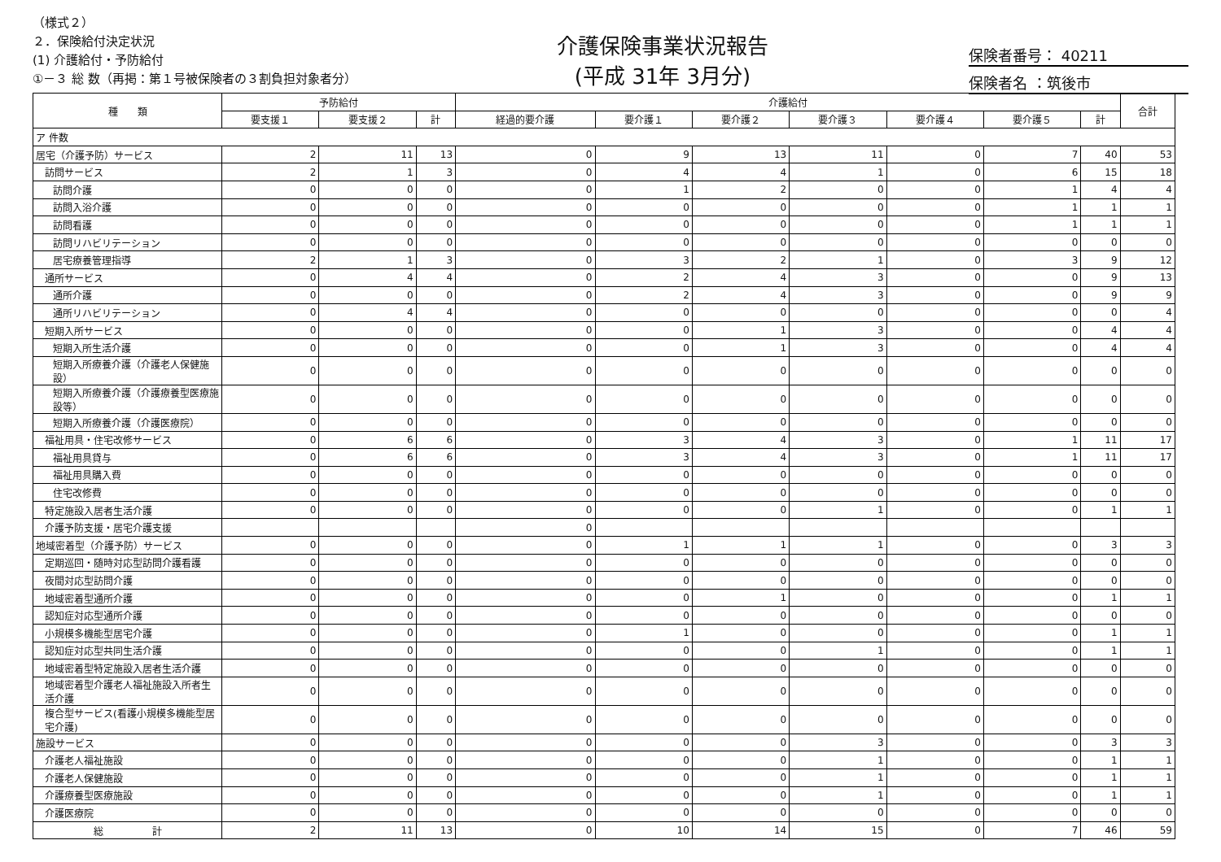（様式２）
２．保険給付決定状況
(1) 介護給付・予防給付
①－３ 総 数（再掲：第１号被保険者の３割負担対象者分）
介護保険事業状況報告
(平成 31年 3月分)
保険者番号： 40211
保険者名 ：筑後市
| 種 類 | 予防給付 | | | 介護給付 | | | | | | | 合計 |
| --- | --- | --- | --- | --- | --- | --- | --- | --- | --- | --- | --- |
| | 要支援１ | 要支援２ | 計 | 経過的要介護 | 要介護１ | 要介護２ | 要介護３ | 要介護４ | 要介護５ | 計 | |
| ア 件数 | | | | | | | | | | | |
| 居宅（介護予防）サービス | 2 | 11 | 13 | 0 | 9 | 13 | 11 | 0 | 7 | 40 | 53 |
| 訪問サービス | 2 | 1 | 3 | 0 | 4 | 4 | 1 | 0 | 6 | 15 | 18 |
| 訪問介護 | 0 | 0 | 0 | 0 | 1 | 2 | 0 | 0 | 1 | 4 | 4 |
| 訪問入浴介護 | 0 | 0 | 0 | 0 | 0 | 0 | 0 | 0 | 1 | 1 | 1 |
| 訪問看護 | 0 | 0 | 0 | 0 | 0 | 0 | 0 | 0 | 1 | 1 | 1 |
| 訪問リハビリテーション | 0 | 0 | 0 | 0 | 0 | 0 | 0 | 0 | 0 | 0 | 0 |
| 居宅療養管理指導 | 2 | 1 | 3 | 0 | 3 | 2 | 1 | 0 | 3 | 9 | 12 |
| 通所サービス | 0 | 4 | 4 | 0 | 2 | 4 | 3 | 0 | 0 | 9 | 13 |
| 通所介護 | 0 | 0 | 0 | 0 | 2 | 4 | 3 | 0 | 0 | 9 | 9 |
| 通所リハビリテーション | 0 | 4 | 4 | 0 | 0 | 0 | 0 | 0 | 0 | 0 | 4 |
| 短期入所サービス | 0 | 0 | 0 | 0 | 0 | 1 | 3 | 0 | 0 | 4 | 4 |
| 短期入所生活介護 | 0 | 0 | 0 | 0 | 0 | 1 | 3 | 0 | 0 | 4 | 4 |
| 短期入所療養介護（介護老人保健施設） | 0 | 0 | 0 | 0 | 0 | 0 | 0 | 0 | 0 | 0 | 0 |
| 短期入所療養介護（介護療養型医療施設等） | 0 | 0 | 0 | 0 | 0 | 0 | 0 | 0 | 0 | 0 | 0 |
| 短期入所療養介護（介護医療院） | 0 | 0 | 0 | 0 | 0 | 0 | 0 | 0 | 0 | 0 | 0 |
| 福祉用具・住宅改修サービス | 0 | 6 | 6 | 0 | 3 | 4 | 3 | 0 | 1 | 11 | 17 |
| 福祉用具貸与 | 0 | 6 | 6 | 0 | 3 | 4 | 3 | 0 | 1 | 11 | 17 |
| 福祉用具購入費 | 0 | 0 | 0 | 0 | 0 | 0 | 0 | 0 | 0 | 0 | 0 |
| 住宅改修費 | 0 | 0 | 0 | 0 | 0 | 0 | 0 | 0 | 0 | 0 | 0 |
| 特定施設入居者生活介護 | 0 | 0 | 0 | 0 | 0 | 0 | 1 | 0 | 0 | 1 | 1 |
| 介護予防支援・居宅介護支援 | | | | 0 | | | | | | | |
| 地域密着型（介護予防）サービス | 0 | 0 | 0 | 0 | 1 | 1 | 1 | 0 | 0 | 3 | 3 |
| 定期巡回・随時対応型訪問介護看護 | 0 | 0 | 0 | 0 | 0 | 0 | 0 | 0 | 0 | 0 | 0 |
| 夜間対応型訪問介護 | 0 | 0 | 0 | 0 | 0 | 0 | 0 | 0 | 0 | 0 | 0 |
| 地域密着型通所介護 | 0 | 0 | 0 | 0 | 0 | 1 | 0 | 0 | 0 | 1 | 1 |
| 認知症対応型通所介護 | 0 | 0 | 0 | 0 | 0 | 0 | 0 | 0 | 0 | 0 | 0 |
| 小規模多機能型居宅介護 | 0 | 0 | 0 | 0 | 1 | 0 | 0 | 0 | 0 | 1 | 1 |
| 認知症対応型共同生活介護 | 0 | 0 | 0 | 0 | 0 | 0 | 1 | 0 | 0 | 1 | 1 |
| 地域密着型特定施設入居者生活介護 | 0 | 0 | 0 | 0 | 0 | 0 | 0 | 0 | 0 | 0 | 0 |
| 地域密着型介護老人福祉施設入所者生活介護 | 0 | 0 | 0 | 0 | 0 | 0 | 0 | 0 | 0 | 0 | 0 |
| 複合型サービス(看護小規模多機能型居宅介護) | 0 | 0 | 0 | 0 | 0 | 0 | 0 | 0 | 0 | 0 | 0 |
| 施設サービス | 0 | 0 | 0 | 0 | 0 | 0 | 3 | 0 | 0 | 3 | 3 |
| 介護老人福祉施設 | 0 | 0 | 0 | 0 | 0 | 0 | 1 | 0 | 0 | 1 | 1 |
| 介護老人保健施設 | 0 | 0 | 0 | 0 | 0 | 0 | 1 | 0 | 0 | 1 | 1 |
| 介護療養型医療施設 | 0 | 0 | 0 | 0 | 0 | 0 | 1 | 0 | 0 | 1 | 1 |
| 介護医療院 | 0 | 0 | 0 | 0 | 0 | 0 | 0 | 0 | 0 | 0 | 0 |
| 総 計 | 2 | 11 | 13 | 0 | 10 | 14 | 15 | 0 | 7 | 46 | 59 |